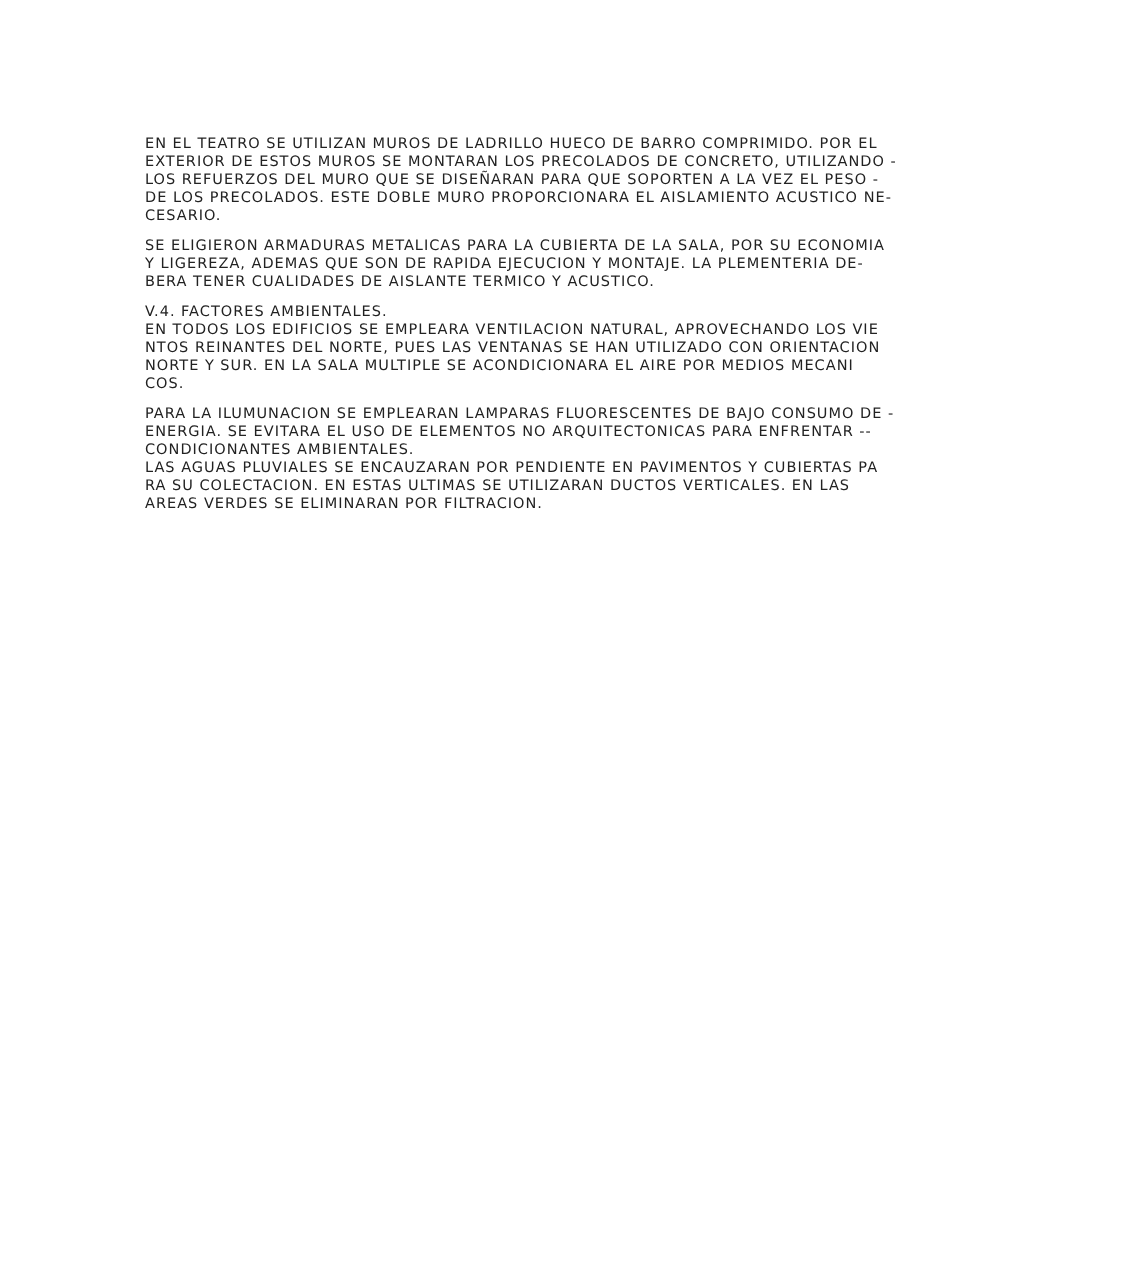EN EL TEATRO SE UTILIZAN MUROS DE LADRILLO HUECO DE BARRO COMPRIMIDO. POR EL EXTERIOR DE ESTOS MUROS SE MONTARAN LOS PRECOLADOS DE CONCRETO, UTILIZANDO - LOS REFUERZOS DEL MURO QUE SE DISEÑARAN PARA QUE SOPORTEN A LA VEZ EL PESO - DE LOS PRECOLADOS. ESTE DOBLE MURO PROPORCIONARA EL AISLAMIENTO ACUSTICO NE- CESARIO.
SE ELIGIERON ARMADURAS METALICAS PARA LA CUBIERTA DE LA SALA, POR SU ECONOMIA Y LIGEREZA, ADEMAS QUE SON DE RAPIDA EJECUCION Y MONTAJE. LA PLEMENTERIA DE- BERA TENER CUALIDADES DE AISLANTE TERMICO Y ACUSTICO.
V.4. FACTORES AMBIENTALES. EN TODOS LOS EDIFICIOS SE EMPLEARA VENTILACION NATURAL, APROVECHANDO LOS VIE NTOS REINANTES DEL NORTE, PUES LAS VENTANAS SE HAN UTILIZADO CON ORIENTACION NORTE Y SUR. EN LA SALA MULTIPLE SE ACONDICIONARA EL AIRE POR MEDIOS MECANI COS.
PARA LA ILUMUNACION SE EMPLEARAN LAMPARAS FLUORESCENTES DE BAJO CONSUMO DE - ENERGIA. SE EVITARA EL USO DE ELEMENTOS NO ARQUITECTONICAS PARA ENFRENTAR -- CONDICIONANTES AMBIENTALES. LAS AGUAS PLUVIALES SE ENCAUZARAN POR PENDIENTE EN PAVIMENTOS Y CUBIERTAS PA RA SU COLECTACION. EN ESTAS ULTIMAS SE UTILIZARAN DUCTOS VERTICALES. EN LAS AREAS VERDES SE ELIMINARAN POR FILTRACION.